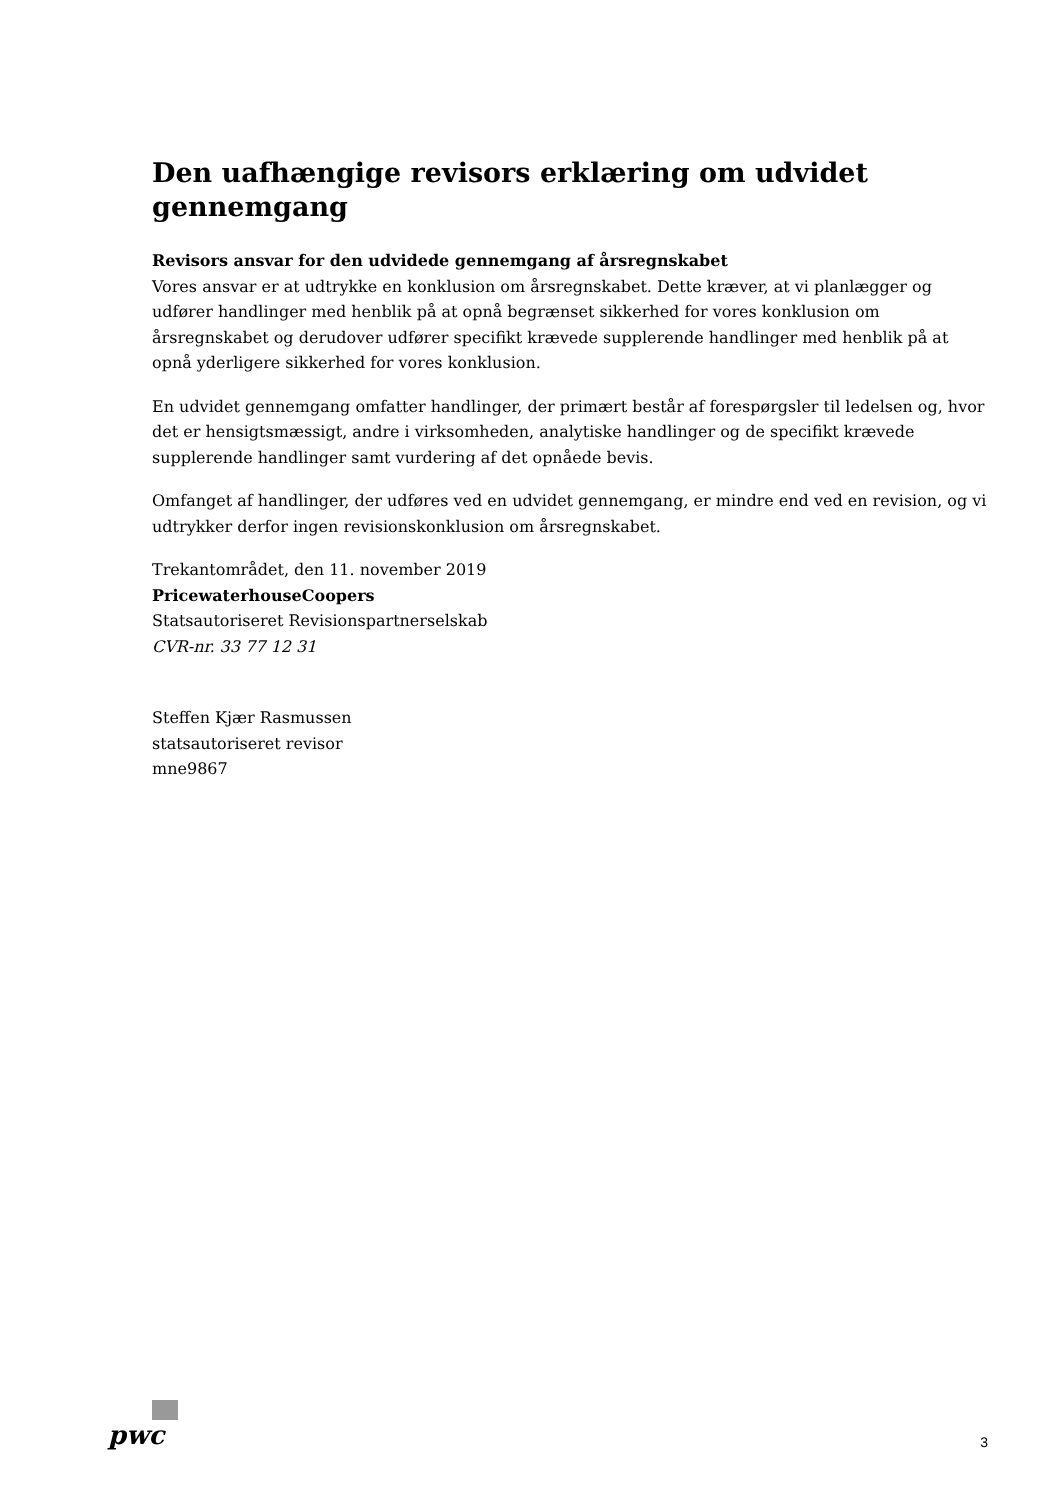Den uafhængige revisors erklæring om udvidet gennemgang
Revisors ansvar for den udvidede gennemgang af årsregnskabet
Vores ansvar er at udtrykke en konklusion om årsregnskabet. Dette kræver, at vi planlægger og udfører handlinger med henblik på at opnå begrænset sikkerhed for vores konklusion om årsregnskabet og derudover udfører specifikt krævede supplerende handlinger med henblik på at opnå yderligere sikkerhed for vores konklusion.
En udvidet gennemgang omfatter handlinger, der primært består af forespørgsler til ledelsen og, hvor det er hensigtsmæssigt, andre i virksomheden, analytiske handlinger og de specifikt krævede supplerende handlinger samt vurdering af det opnåede bevis.
Omfanget af handlinger, der udføres ved en udvidet gennemgang, er mindre end ved en revision, og vi udtrykker derfor ingen revisionskonklusion om årsregnskabet.
Trekantområdet, den 11. november 2019
PricewaterhouseCoopers
Statsautoriseret Revisionspartnerselskab
CVR-nr. 33 77 12 31
Steffen Kjær Rasmussen
statsautoriseret revisor
mne9867
pwc
3